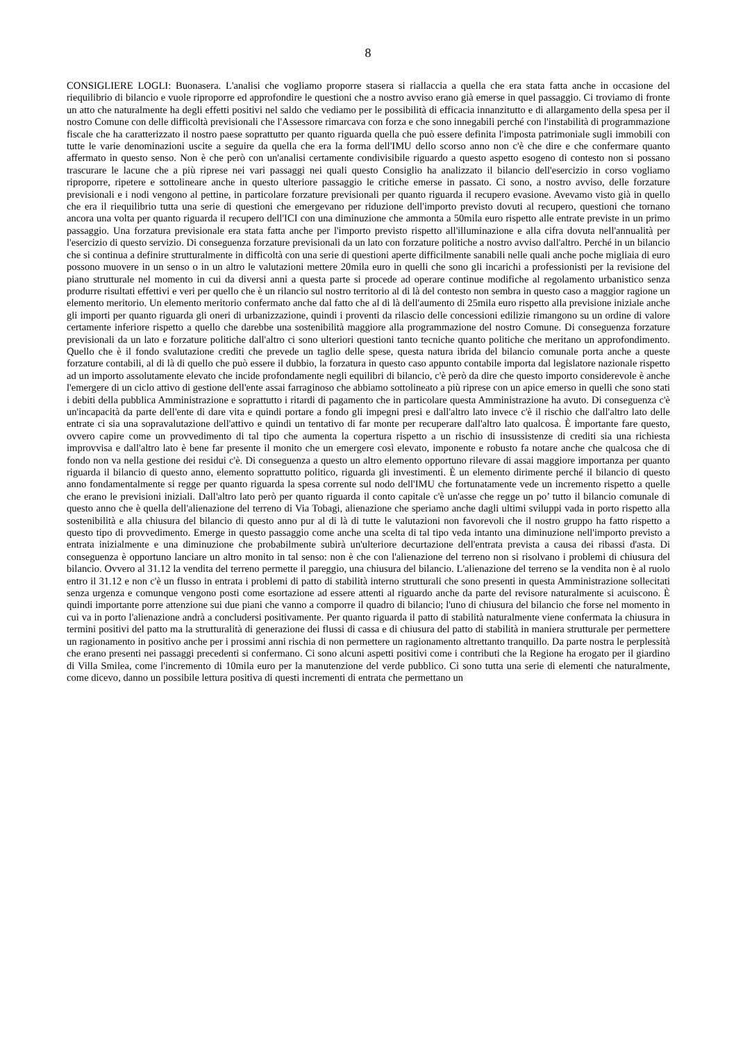8
CONSIGLIERE LOGLI: Buonasera. L'analisi che vogliamo proporre stasera si riallaccia a quella che era stata fatta anche in occasione del riequilibrio di bilancio e vuole riproporre ed approfondire le questioni che a nostro avviso erano già emerse in quel passaggio. Ci troviamo di fronte un atto che naturalmente ha degli effetti positivi nel saldo che vediamo per le possibilità di efficacia innanzitutto e di allargamento della spesa per il nostro Comune con delle difficoltà previsionali che l'Assessore rimarcava con forza e che sono innegabili perché con l'instabilità di programmazione fiscale che ha caratterizzato il nostro paese soprattutto per quanto riguarda quella che può essere definita l'imposta patrimoniale sugli immobili con tutte le varie denominazioni uscite a seguire da quella che era la forma dell'IMU dello scorso anno non c'è che dire e che confermare quanto affermato in questo senso. Non è che però con un'analisi certamente condivisibile riguardo a questo aspetto esogeno di contesto non si possano trascurare le lacune che a più riprese nei vari passaggi nei quali questo Consiglio ha analizzato il bilancio dell'esercizio in corso vogliamo riproporre, ripetere e sottolineare anche in questo ulteriore passaggio le critiche emerse in passato. Ci sono, a nostro avviso, delle forzature previsionali e i nodi vengono al pettine, in particolare forzature previsionali per quanto riguarda il recupero evasione. Avevamo visto già in quello che era il riequilibrio tutta una serie di questioni che emergevano per riduzione dell'importo previsto dovuti al recupero, questioni che tornano ancora una volta per quanto riguarda il recupero dell'ICI con una diminuzione che ammonta a 50mila euro rispetto alle entrate previste in un primo passaggio. Una forzatura previsionale era stata fatta anche per l'importo previsto rispetto all'illuminazione e alla cifra dovuta nell'annualità per l'esercizio di questo servizio. Di conseguenza forzature previsionali da un lato con forzature politiche a nostro avviso dall'altro. Perché in un bilancio che si continua a definire strutturalmente in difficoltà con una serie di questioni aperte difficilmente sanabili nelle quali anche poche migliaia di euro possono muovere in un senso o in un altro le valutazioni mettere 20mila euro in quelli che sono gli incarichi a professionisti per la revisione del piano strutturale nel momento in cui da diversi anni a questa parte si procede ad operare continue modifiche al regolamento urbanistico senza produrre risultati effettivi e veri per quello che è un rilancio sul nostro territorio al di là del contesto non sembra in questo caso a maggior ragione un elemento meritorio. Un elemento meritorio confermato anche dal fatto che al di là dell'aumento di 25mila euro rispetto alla previsione iniziale anche gli importi per quanto riguarda gli oneri di urbanizzazione, quindi i proventi da rilascio delle concessioni edilizie rimangono su un ordine di valore certamente inferiore rispetto a quello che darebbe una sostenibilità maggiore alla programmazione del nostro Comune. Di conseguenza forzature previsionali da un lato e forzature politiche dall'altro ci sono ulteriori questioni tanto tecniche quanto politiche che meritano un approfondimento. Quello che è il fondo svalutazione crediti che prevede un taglio delle spese, questa natura ibrida del bilancio comunale porta anche a queste forzature contabili, al di là di quello che può essere il dubbio, la forzatura in questo caso appunto contabile importa dal legislatore nazionale rispetto ad un importo assolutamente elevato che incide profondamente negli equilibri di bilancio, c'è però da dire che questo importo considerevole è anche l'emergere di un ciclo attivo di gestione dell'ente assai farraginoso che abbiamo sottolineato a più riprese con un apice emerso in quelli che sono stati i debiti della pubblica Amministrazione e soprattutto i ritardi di pagamento che in particolare questa Amministrazione ha avuto. Di conseguenza c'è un'incapacità da parte dell'ente di dare vita e quindi portare a fondo gli impegni presi e dall'altro lato invece c'è il rischio che dall'altro lato delle entrate ci sia una sopravalutazione dell'attivo e quindi un tentativo di far monte per recuperare dall'altro lato qualcosa. È importante fare questo, ovvero capire come un provvedimento di tal tipo che aumenta la copertura rispetto a un rischio di insussistenze di crediti sia una richiesta improvvisa e dall'altro lato è bene far presente il monito che un emergere così elevato, imponente e robusto fa notare anche che qualcosa che di fondo non va nella gestione dei residui c'è. Di conseguenza a questo un altro elemento opportuno rilevare di assai maggiore importanza per quanto riguarda il bilancio di questo anno, elemento soprattutto politico, riguarda gli investimenti. È un elemento dirimente perché il bilancio di questo anno fondamentalmente si regge per quanto riguarda la spesa corrente sul nodo dell'IMU che fortunatamente vede un incremento rispetto a quelle che erano le previsioni iniziali. Dall'altro lato però per quanto riguarda il conto capitale c'è un'asse che regge un po’ tutto il bilancio comunale di questo anno che è quella dell'alienazione del terreno di Via Tobagi, alienazione che speriamo anche dagli ultimi sviluppi vada in porto rispetto alla sostenibilità e alla chiusura del bilancio di questo anno pur al di là di tutte le valutazioni non favorevoli che il nostro gruppo ha fatto rispetto a questo tipo di provvedimento. Emerge in questo passaggio come anche una scelta di tal tipo veda intanto una diminuzione nell'importo previsto a entrata inizialmente e una diminuzione che probabilmente subirà un'ulteriore decurtazione dell'entrata prevista a causa dei ribassi d'asta. Di conseguenza è opportuno lanciare un altro monito in tal senso: non è che con l'alienazione del terreno non si risolvano i problemi di chiusura del bilancio. Ovvero al 31.12 la vendita del terreno permette il pareggio, una chiusura del bilancio. L'alienazione del terreno se la vendita non è al ruolo entro il 31.12 e non c'è un flusso in entrata i problemi di patto di stabilità interno strutturali che sono presenti in questa Amministrazione sollecitati senza urgenza e comunque vengono posti come esortazione ad essere attenti al riguardo anche da parte del revisore naturalmente si acuiscono. È quindi importante porre attenzione sui due piani che vanno a comporre il quadro di bilancio; l'uno di chiusura del bilancio che forse nel momento in cui va in porto l'alienazione andrà a concludersi positivamente. Per quanto riguarda il patto di stabilità naturalmente viene confermata la chiusura in termini positivi del patto ma la strutturalità di generazione dei flussi di cassa e di chiusura del patto di stabilità in maniera strutturale per permettere un ragionamento in positivo anche per i prossimi anni rischia di non permettere un ragionamento altrettanto tranquillo. Da parte nostra le perplessità che erano presenti nei passaggi precedenti si confermano. Ci sono alcuni aspetti positivi come i contributi che la Regione ha erogato per il giardino di Villa Smilea, come l'incremento di 10mila euro per la manutenzione del verde pubblico. Ci sono tutta una serie di elementi che naturalmente, come dicevo, danno un possibile lettura positiva di questi incrementi di entrata che permettano un